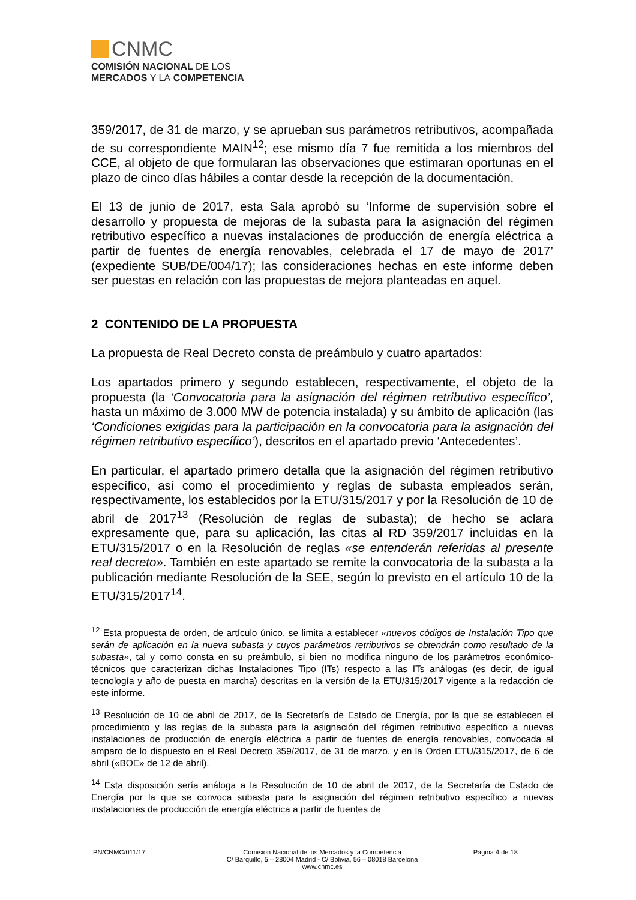CNMC
COMISIÓN NACIONAL DE LOS
MERCADOS Y LA COMPETENCIA
359/2017, de 31 de marzo, y se aprueban sus parámetros retributivos, acompañada de su correspondiente MAIN<sup>12</sup>; ese mismo día 7 fue remitida a los miembros del CCE, al objeto de que formularan las observaciones que estimaran oportunas en el plazo de cinco días hábiles a contar desde la recepción de la documentación.
El 13 de junio de 2017, esta Sala aprobó su ‘Informe de supervisión sobre el desarrollo y propuesta de mejoras de la subasta para la asignación del régimen retributivo específico a nuevas instalaciones de producción de energía eléctrica a partir de fuentes de energía renovables, celebrada el 17 de mayo de 2017’ (expediente SUB/DE/004/17); las consideraciones hechas en este informe deben ser puestas en relación con las propuestas de mejora planteadas en aquel.
2 CONTENIDO DE LA PROPUESTA
La propuesta de Real Decreto consta de preámbulo y cuatro apartados:
Los apartados primero y segundo establecen, respectivamente, el objeto de la propuesta (la ‘Convocatoria para la asignación del régimen retributivo específico’, hasta un máximo de 3.000 MW de potencia instalada) y su ámbito de aplicación (las ‘Condiciones exigidas para la participación en la convocatoria para la asignación del régimen retributivo específico’), descritos en el apartado previo ‘Antecedentes’.
En particular, el apartado primero detalla que la asignación del régimen retributivo específico, así como el procedimiento y reglas de subasta empleados serán, respectivamente, los establecidos por la ETU/315/2017 y por la Resolución de 10 de abril de 2017<sup>13</sup> (Resolución de reglas de subasta); de hecho se aclara expresamente que, para su aplicación, las citas al RD 359/2017 incluidas en la ETU/315/2017 o en la Resolución de reglas «se entenderán referidas al presente real decreto». También en este apartado se remite la convocatoria de la subasta a la publicación mediante Resolución de la SEE, según lo previsto en el artículo 10 de la ETU/315/2017<sup>14</sup>.
<sup>12</sup> Esta propuesta de orden, de artículo único, se limita a establecer «nuevos códigos de Instalación Tipo que serán de aplicación en la nueva subasta y cuyos parámetros retributivos se obtendrán como resultado de la subasta», tal y como consta en su preámbulo, si bien no modifica ninguno de los parámetros económico-técnicos que caracterizan dichas Instalaciones Tipo (ITs) respecto a las ITs análogas (es decir, de igual tecnología y año de puesta en marcha) descritas en la versión de la ETU/315/2017 vigente a la redacción de este informe.
<sup>13</sup> Resolución de 10 de abril de 2017, de la Secretaría de Estado de Energía, por la que se establecen el procedimiento y las reglas de la subasta para la asignación del régimen retributivo específico a nuevas instalaciones de producción de energía eléctrica a partir de fuentes de energía renovables, convocada al amparo de lo dispuesto en el Real Decreto 359/2017, de 31 de marzo, y en la Orden ETU/315/2017, de 6 de abril («BOE» de 12 de abril).
<sup>14</sup> Esta disposición sería análoga a la Resolución de 10 de abril de 2017, de la Secretaría de Estado de Energía por la que se convoca subasta para la asignación del régimen retributivo específico a nuevas instalaciones de producción de energía eléctrica a partir de fuentes de
IPN/CNMC/011/17 Comisión Nacional de los Mercados y la Competencia
C/ Barquillo, 5 – 28004 Madrid - C/ Bolivia, 56 – 08018 Barcelona
www.cnmc.es
Página 4 de 18